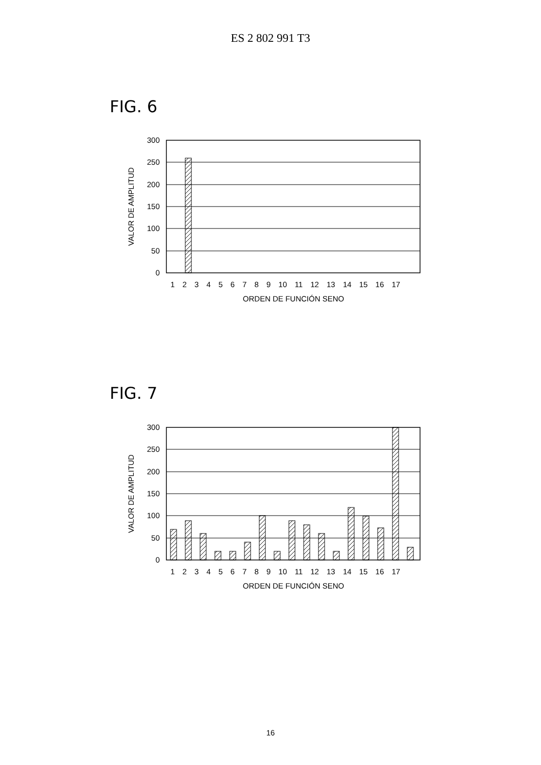ES 2 802 991 T3
FIG. 6
300
250
200
150
100
50
0
VALOR DE AMPLITUD
1 2 3 4 5 6 7 8 9 10 11 12 13 14 15 16 17
ORDEN DE FUNCIÓN SENO
FIG. 7
300
250
200
150
100
50
0
VALOR DE AMPLITUD
1 2 3 4 5 6 7 8 9 10 11 12 13 14 15 16 17
ORDEN DE FUNCIÓN SENO
16